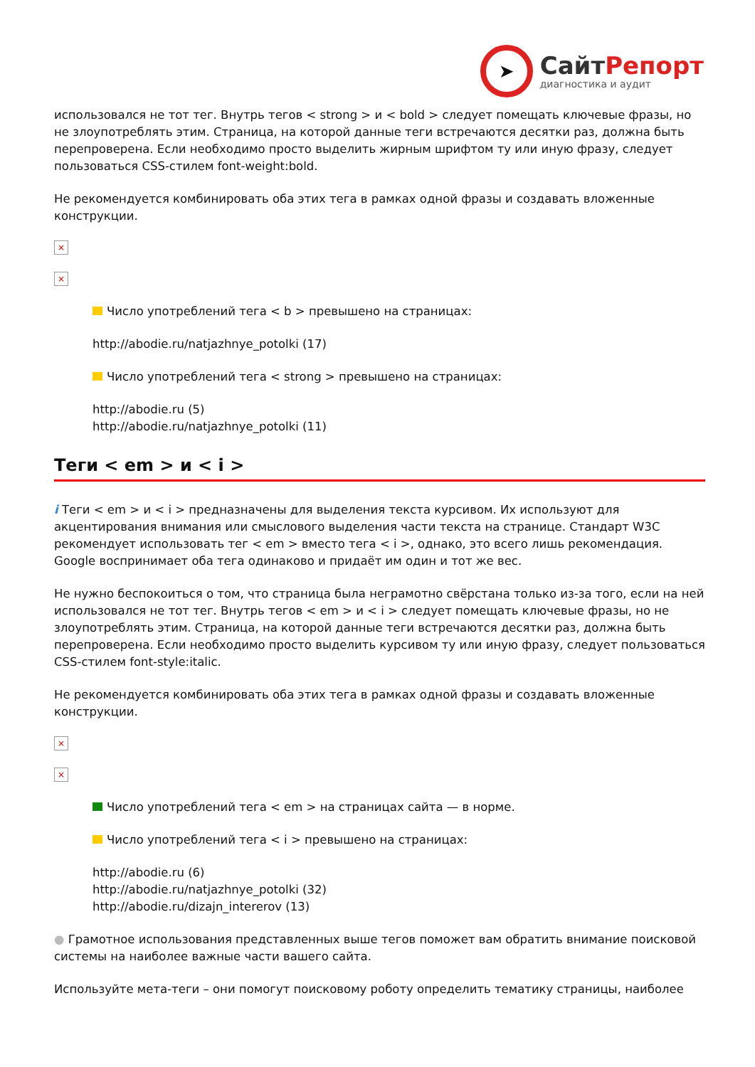➤
СайтРепорт
диагностика и аудит
использовался не тот тег. Внутрь тегов < strong > и < bold > следует помещать ключевые фразы, но не злоупотреблять этим. Страница, на которой данные теги встречаются десятки раз, должна быть перепроверена. Если необходимо просто выделить жирным шрифтом ту или иную фразу, следует пользоваться CSS-стилем font-weight:bold.
Не рекомендуется комбинировать оба этих тега в рамках одной фразы и создавать вложенные конструкции.
×
×
Число употреблений тега < b > превышено на страницах:
http://abodie.ru/natjazhnye_potolki (17)
Число употреблений тега < strong > превышено на страницах:
http://abodie.ru (5)
http://abodie.ru/natjazhnye_potolki (11)
Теги < em > и < i >
i Теги < em > и < i > предназначены для выделения текста курсивом. Их используют для акцентирования внимания или смыслового выделения части текста на странице. Стандарт W3C рекомендует использовать тег < em > вместо тега < i >, однако, это всего лишь рекомендация. Google воспринимает оба тега одинаково и придаёт им один и тот же вес.
Не нужно беспокоиться о том, что страница была неграмотно свёрстана только из-за того, если на ней использовался не тот тег. Внутрь тегов < em > и < i > следует помещать ключевые фразы, но не злоупотреблять этим. Страница, на которой данные теги встречаются десятки раз, должна быть перепроверена. Если необходимо просто выделить курсивом ту или иную фразу, следует пользоваться CSS-стилем font-style:italic.
Не рекомендуется комбинировать оба этих тега в рамках одной фразы и создавать вложенные конструкции.
×
×
Число употреблений тега < em > на страницах сайта — в норме.
Число употреблений тега < i > превышено на страницах:
http://abodie.ru (6)
http://abodie.ru/natjazhnye_potolki (32)
http://abodie.ru/dizajn_intererov (13)
● Грамотное использования представленных выше тегов поможет вам обратить внимание поисковой системы на наиболее важные части вашего сайта.
Используйте мета-теги – они помогут поисковому роботу определить тематику страницы, наиболее